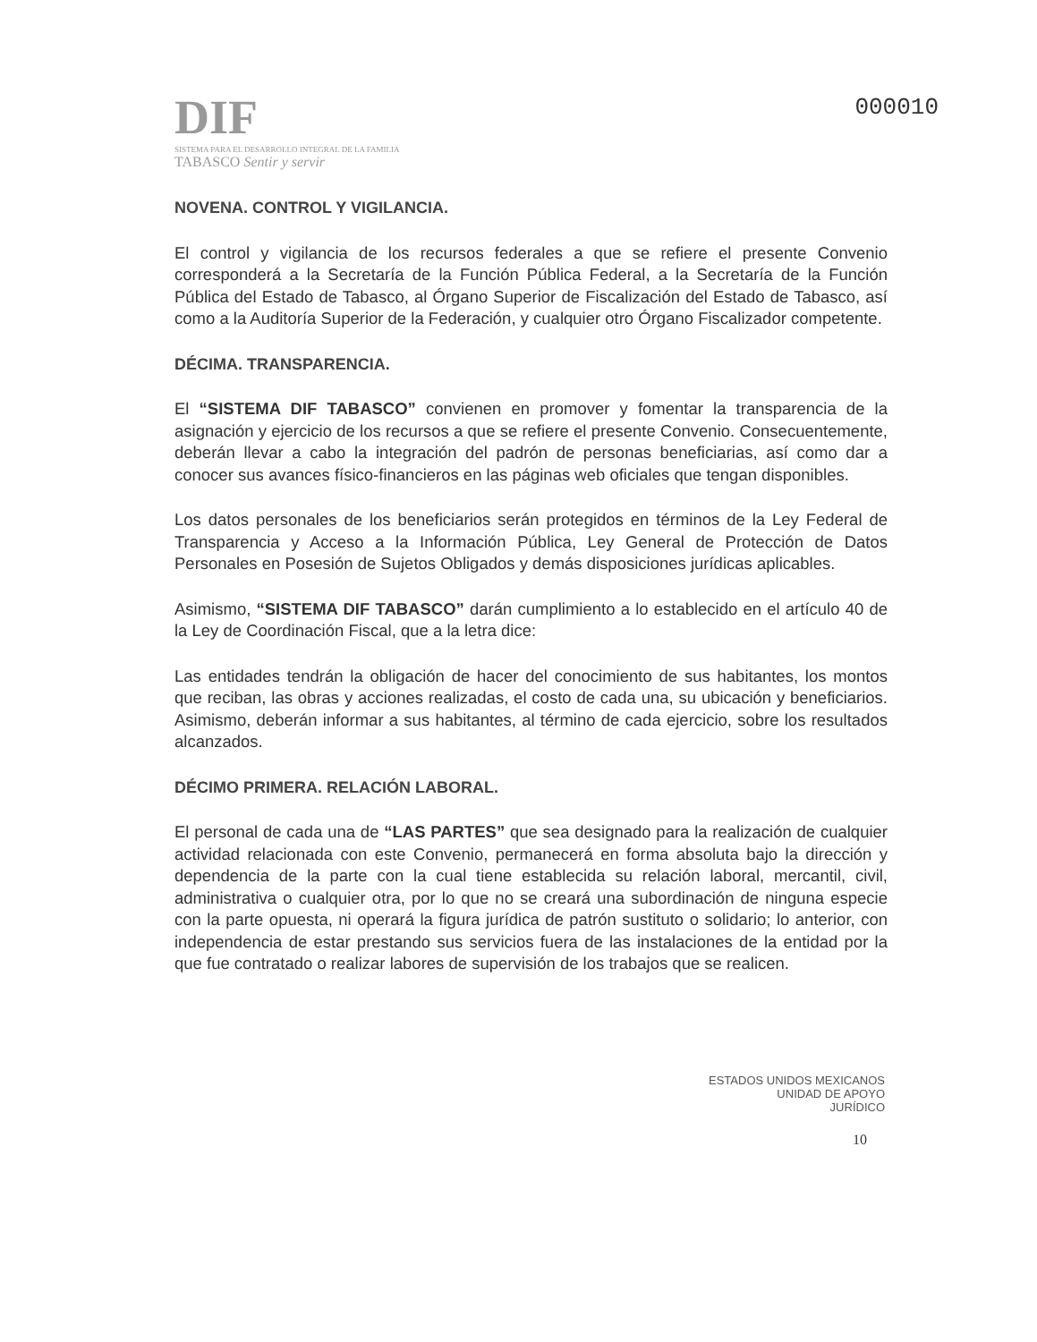DIF
SISTEMA PARA EL DESARROLLO INTEGRAL DE LA FAMILIA
TABASCO Sentir y servir
000010
NOVENA. CONTROL Y VIGILANCIA.
El control y vigilancia de los recursos federales a que se refiere el presente Convenio corresponderá a la Secretaría de la Función Pública Federal, a la Secretaría de la Función Pública del Estado de Tabasco, al Órgano Superior de Fiscalización del Estado de Tabasco, así como a la Auditoría Superior de la Federación, y cualquier otro Órgano Fiscalizador competente.
DÉCIMA. TRANSPARENCIA.
El “SISTEMA DIF TABASCO” convienen en promover y fomentar la transparencia de la asignación y ejercicio de los recursos a que se refiere el presente Convenio. Consecuentemente, deberán llevar a cabo la integración del padrón de personas beneficiarias, así como dar a conocer sus avances físico-financieros en las páginas web oficiales que tengan disponibles.
Los datos personales de los beneficiarios serán protegidos en términos de la Ley Federal de Transparencia y Acceso a la Información Pública, Ley General de Protección de Datos Personales en Posesión de Sujetos Obligados y demás disposiciones jurídicas aplicables.
Asimismo, “SISTEMA DIF TABASCO” darán cumplimiento a lo establecido en el artículo 40 de la Ley de Coordinación Fiscal, que a la letra dice:
Las entidades tendrán la obligación de hacer del conocimiento de sus habitantes, los montos que reciban, las obras y acciones realizadas, el costo de cada una, su ubicación y beneficiarios. Asimismo, deberán informar a sus habitantes, al término de cada ejercicio, sobre los resultados alcanzados.
DÉCIMO PRIMERA. RELACIÓN LABORAL.
El personal de cada una de “LAS PARTES” que sea designado para la realización de cualquier actividad relacionada con este Convenio, permanecerá en forma absoluta bajo la dirección y dependencia de la parte con la cual tiene establecida su relación laboral, mercantil, civil, administrativa o cualquier otra, por lo que no se creará una subordinación de ninguna especie con la parte opuesta, ni operará la figura jurídica de patrón sustituto o solidario; lo anterior, con independencia de estar prestando sus servicios fuera de las instalaciones de la entidad por la que fue contratado o realizar labores de supervisión de los trabajos que se realicen.
ESTADOS UNIDOS MEXICANOS
UNIDAD DE APOYO
JURÍDICO
10